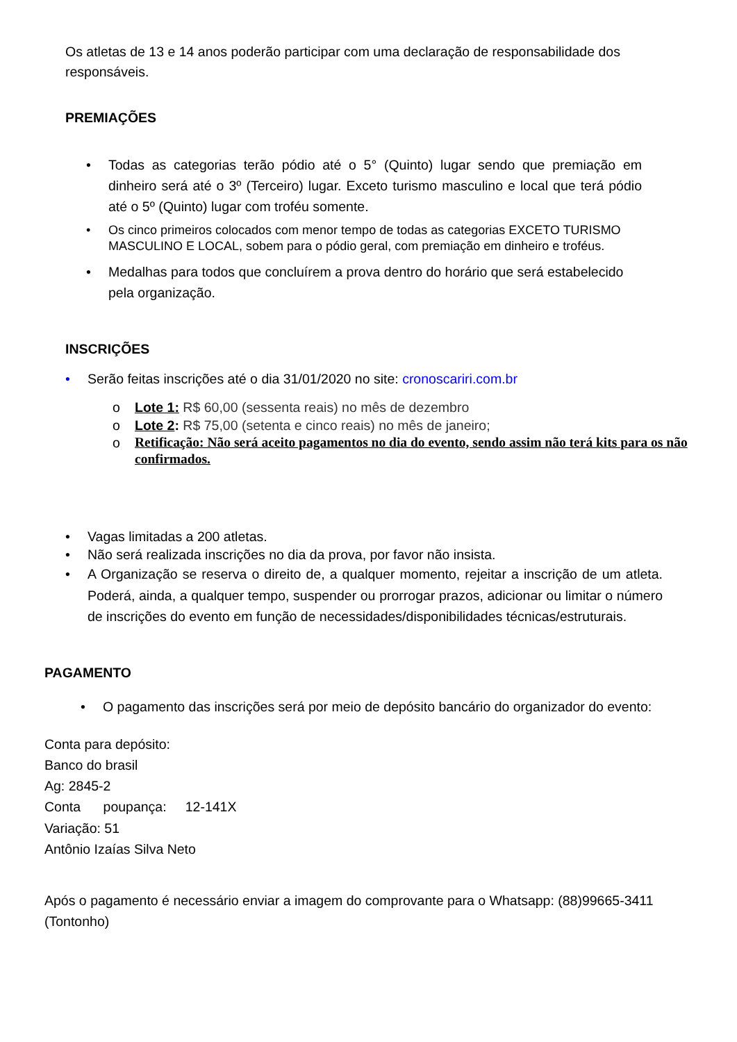Os atletas de 13 e 14 anos poderão participar com uma declaração de responsabilidade dos responsáveis.
PREMIAÇÕES
• Todas as categorias terão pódio até o 5° (Quinto) lugar sendo que premiação em dinheiro será até o 3º (Terceiro) lugar. Exceto turismo masculino e local que terá pódio até o 5º (Quinto) lugar com troféu somente.
• Os cinco primeiros colocados com menor tempo de todas as categorias EXCETO TURISMO MASCULINO E LOCAL, sobem para o pódio geral, com premiação em dinheiro e troféus.
• Medalhas para todos que concluírem a prova dentro do horário que será estabelecido pela organização.
INSCRIÇÕES
• Serão feitas inscrições até o dia 31/01/2020 no site: cronoscariri.com.br
o Lote 1: R$ 60,00 (sessenta reais) no mês de dezembro
o Lote 2: R$ 75,00 (setenta e cinco reais) no mês de janeiro;
o Retificação: Não será aceito pagamentos no dia do evento, sendo assim não terá kits para os não confirmados.
• Vagas limitadas a 200 atletas.
• Não será realizada inscrições no dia da prova, por favor não insista.
• A Organização se reserva o direito de, a qualquer momento, rejeitar a inscrição de um atleta. Poderá, ainda, a qualquer tempo, suspender ou prorrogar prazos, adicionar ou limitar o número de inscrições do evento em função de necessidades/disponibilidades técnicas/estruturais.
PAGAMENTO
• O pagamento das inscrições será por meio de depósito bancário do organizador do evento:
Conta para depósito:
Banco do brasil
Ag: 2845-2
Conta poupança: 12-141X
Variação: 51
Antônio Izaías Silva Neto
Após o pagamento é necessário enviar a imagem do comprovante para o Whatsapp: (88)99665-3411 (Tontonho)